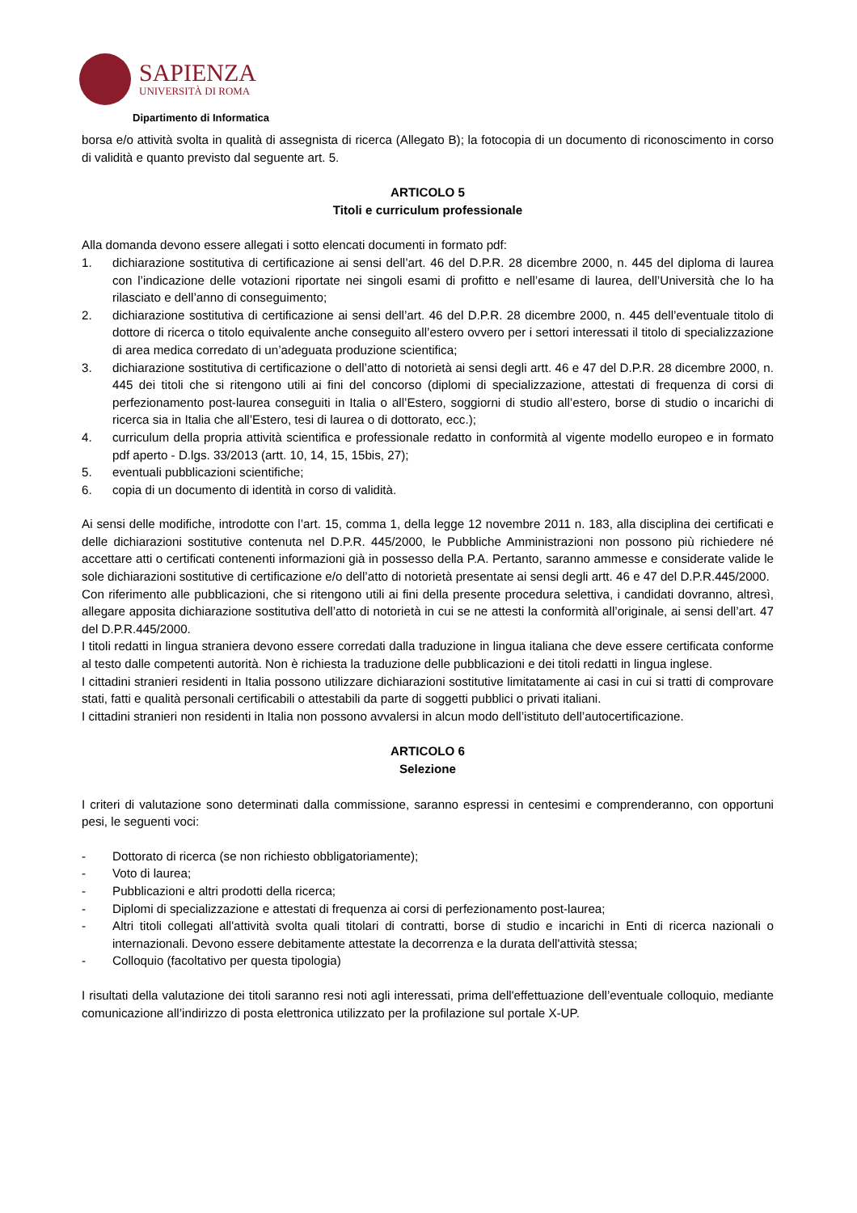SAPIENZA
UNIVERSITÀ DI ROMA
Dipartimento di Informatica
borsa e/o attività svolta in qualità di assegnista di ricerca (Allegato B); la fotocopia di un documento di riconoscimento in corso di validità e quanto previsto dal seguente art. 5.
ARTICOLO 5
Titoli e curriculum professionale
Alla domanda devono essere allegati i sotto elencati documenti in formato pdf:
1. dichiarazione sostitutiva di certificazione ai sensi dell’art. 46 del D.P.R. 28 dicembre 2000, n. 445 del diploma di laurea con l’indicazione delle votazioni riportate nei singoli esami di profitto e nell’esame di laurea, dell’Università che lo ha rilasciato e dell’anno di conseguimento;
2. dichiarazione sostitutiva di certificazione ai sensi dell’art. 46 del D.P.R. 28 dicembre 2000, n. 445 dell’eventuale titolo di dottore di ricerca o titolo equivalente anche conseguito all’estero ovvero per i settori interessati il titolo di specializzazione di area medica corredato di un’adeguata produzione scientifica;
3. dichiarazione sostitutiva di certificazione o dell’atto di notorietà ai sensi degli artt. 46 e 47 del D.P.R. 28 dicembre 2000, n. 445 dei titoli che si ritengono utili ai fini del concorso (diplomi di specializzazione, attestati di frequenza di corsi di perfezionamento post-laurea conseguiti in Italia o all’Estero, soggiorni di studio all’estero, borse di studio o incarichi di ricerca sia in Italia che all’Estero, tesi di laurea o di dottorato, ecc.);
4. curriculum della propria attività scientifica e professionale redatto in conformità al vigente modello europeo e in formato pdf aperto - D.lgs. 33/2013 (artt. 10, 14, 15, 15bis, 27);
5. eventuali pubblicazioni scientifiche;
6. copia di un documento di identità in corso di validità.
Ai sensi delle modifiche, introdotte con l’art. 15, comma 1, della legge 12 novembre 2011 n. 183, alla disciplina dei certificati e delle dichiarazioni sostitutive contenuta nel D.P.R. 445/2000, le Pubbliche Amministrazioni non possono più richiedere né accettare atti o certificati contenenti informazioni già in possesso della P.A. Pertanto, saranno ammesse e considerate valide le sole dichiarazioni sostitutive di certificazione e/o dell’atto di notorietà presentate ai sensi degli artt. 46 e 47 del D.P.R.445/2000.
Con riferimento alle pubblicazioni, che si ritengono utili ai fini della presente procedura selettiva, i candidati dovranno, altresì, allegare apposita dichiarazione sostitutiva dell’atto di notorietà in cui se ne attesti la conformità all’originale, ai sensi dell’art. 47 del D.P.R.445/2000.
I titoli redatti in lingua straniera devono essere corredati dalla traduzione in lingua italiana che deve essere certificata conforme al testo dalle competenti autorità. Non è richiesta la traduzione delle pubblicazioni e dei titoli redatti in lingua inglese.
I cittadini stranieri residenti in Italia possono utilizzare dichiarazioni sostitutive limitatamente ai casi in cui si tratti di comprovare stati, fatti e qualità personali certificabili o attestabili da parte di soggetti pubblici o privati italiani.
I cittadini stranieri non residenti in Italia non possono avvalersi in alcun modo dell’istituto dell’autocertificazione.
ARTICOLO 6
Selezione
I criteri di valutazione sono determinati dalla commissione, saranno espressi in centesimi e comprenderanno, con opportuni pesi, le seguenti voci:
- Dottorato di ricerca (se non richiesto obbligatoriamente);
- Voto di laurea;
- Pubblicazioni e altri prodotti della ricerca;
- Diplomi di specializzazione e attestati di frequenza ai corsi di perfezionamento post-laurea;
- Altri titoli collegati all'attività svolta quali titolari di contratti, borse di studio e incarichi in Enti di ricerca nazionali o internazionali. Devono essere debitamente attestate la decorrenza e la durata dell'attività stessa;
- Colloquio (facoltativo per questa tipologia)
I risultati della valutazione dei titoli saranno resi noti agli interessati, prima dell'effettuazione dell’eventuale colloquio, mediante comunicazione all’indirizzo di posta elettronica utilizzato per la profilazione sul portale X-UP.